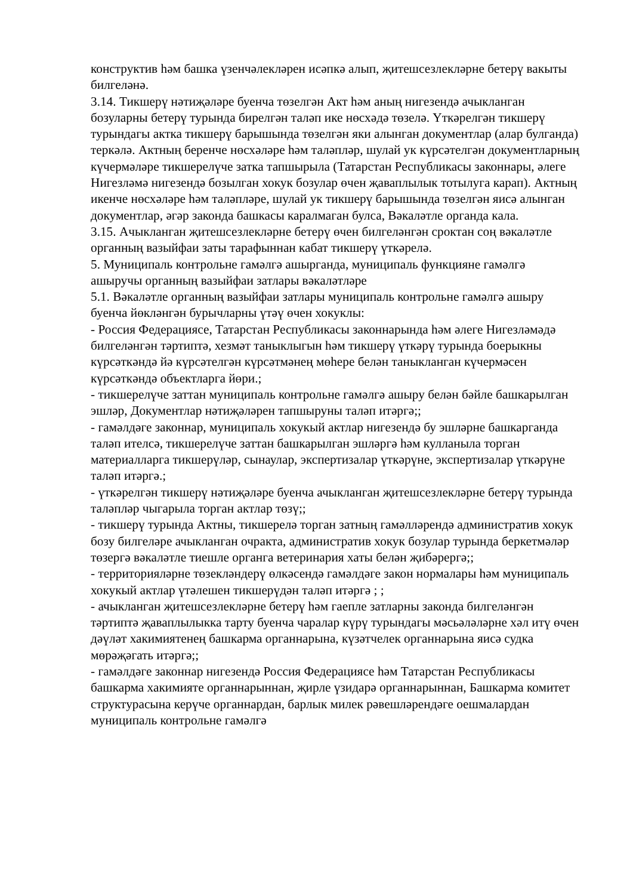конструктив һәм башка үзенчәлекләрен исәпкә алып, җитешсезлекләрне бетерү вакыты билгеләнә.
3.14. Тикшерү нәтиҗәләре буенча төзелгән Акт һәм аның нигезендә ачыкланган бозуларны бетерү турында бирелгән таләп ике нөсхәдә төзелә. Үткәрелгән тикшерү турындагы актка тикшерү барышында төзелгән яки алынган документлар (алар булганда) теркәлә. Актның беренче нөсхәләре һәм таләпләр, шулай ук күрсәтелгән документларның күчермәләре тикшерелүче затка тапшырыла (Татарстан Республикасы законнары, әлеге Нигезләмә нигезендә бозылган хокук бозулар өчен җаваплылык тотылуга карап). Актның икенче нөсхәләре һәм таләпләре, шулай ук тикшерү барышында төзелгән яисә алынган документлар, әгәр законда башкасы каралмаган булса, Вәкаләтле органда кала.
3.15. Ачыкланган җитешсезлекләрне бетерү өчен билгеләнгән сроктан соң вәкаләтле органның вазыйфаи заты тарафыннан кабат тикшерү үткәрелә.
5. Муниципаль контрольне гамәлгә ашырганда, муниципаль функцияне гамәлгә ашыручы органның вазыйфаи затлары вәкаләтләре
5.1. Вәкаләтле органның вазыйфаи затлары муниципаль контрольне гамәлгә ашыру буенча йөкләнгән бурычларны үтәү өчен хокуклы:
- Россия Федерациясе, Татарстан Республикасы законнарында һәм әлеге Нигезләмәдә билгеләнгән тәртиптә, хезмәт таныклыгын һәм тикшерү үткәрү турында боерыкны күрсәткәндә йә күрсәтелгән күрсәтмәнең мөһере белән таныкланган күчермәсен күрсәткәндә объектларга йөри.;
- тикшерелүче заттан муниципаль контрольне гамәлгә ашыру белән бәйле башкарылган эшләр, Документлар нәтиҗәләрен тапшыруны таләп итәргә;;
- гамәлдәге законнар, муниципаль хокукый актлар нигезендә бу эшләрне башкарганда таләп ителсә, тикшерелүче заттан башкарылган эшләргә һәм кулланыла торган материалларга тикшерүләр, сынаулар, экспертизалар үткәрүне, экспертизалар үткәрүне таләп итәргә.;
- үткәрелгән тикшерү нәтиҗәләре буенча ачыкланган җитешсезлекләрне бетерү турында таләпләр чыгарыла торган актлар төзү;;
- тикшерү турында Актны, тикшерелә торган затның гамәлләрендә административ хокук бозу билгеләре ачыкланган очракта, административ хокук бозулар турында беркетмәләр төзергә вәкаләтле тиешле органга ветеринария хаты белән җибәрергә;;
- территорияләрне төзекләндерү өлкәсендә гамәлдәге закон нормалары һәм муниципаль хокукый актлар үтәлешен тикшерүдән таләп итәргә ; ;
- ачыкланган җитешсезлекләрне бетерү һәм гаепле затларны законда билгеләнгән тәртиптә җаваплылыкка тарту буенча чаралар күрү турындагы мәсьәләләрне хәл итү өчен дәүләт хакимиятенең башкарма органнарына, күзәтчелек органнарына яисә судка мөрәҗәгать итәргә;;
- гамәлдәге законнар нигезендә Россия Федерациясе һәм Татарстан Республикасы башкарма хакимияте органнарыннан, җирле үзидарә органнарыннан, Башкарма комитет структурасына керүче органнардан, барлык милек рәвешләрендәге оешмалардан муниципаль контрольне гамәлгә